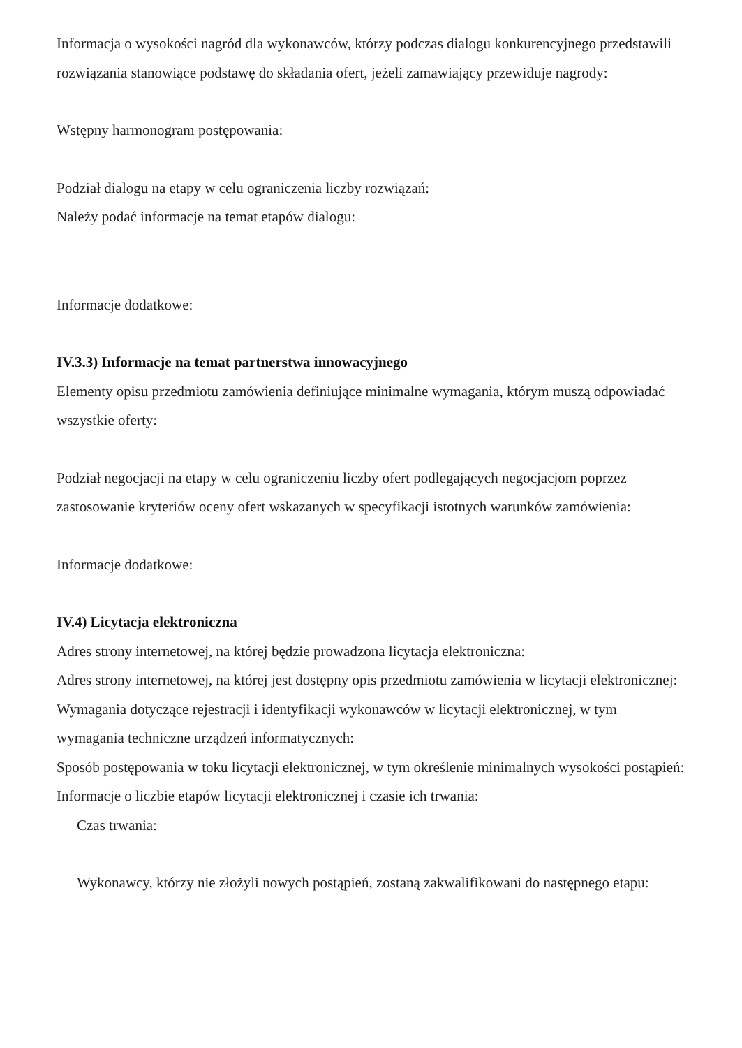Informacja o wysokości nagród dla wykonawców, którzy podczas dialogu konkurencyjnego przedstawili rozwiązania stanowiące podstawę do składania ofert, jeżeli zamawiający przewiduje nagrody:
Wstępny harmonogram postępowania:
Podział dialogu na etapy w celu ograniczenia liczby rozwiązań:
Należy podać informacje na temat etapów dialogu:
Informacje dodatkowe:
IV.3.3) Informacje na temat partnerstwa innowacyjnego
Elementy opisu przedmiotu zamówienia definiujące minimalne wymagania, którym muszą odpowiadać wszystkie oferty:
Podział negocjacji na etapy w celu ograniczeniu liczby ofert podlegających negocjacjom poprzez zastosowanie kryteriów oceny ofert wskazanych w specyfikacji istotnych warunków zamówienia:
Informacje dodatkowe:
IV.4) Licytacja elektroniczna
Adres strony internetowej, na której będzie prowadzona licytacja elektroniczna:
Adres strony internetowej, na której jest dostępny opis przedmiotu zamówienia w licytacji elektronicznej:
Wymagania dotyczące rejestracji i identyfikacji wykonawców w licytacji elektronicznej, w tym wymagania techniczne urządzeń informatycznych:
Sposób postępowania w toku licytacji elektronicznej, w tym określenie minimalnych wysokości postąpień:
Informacje o liczbie etapów licytacji elektronicznej i czasie ich trwania:
Czas trwania:
Wykonawcy, którzy nie złożyli nowych postąpień, zostaną zakwalifikowani do następnego etapu: